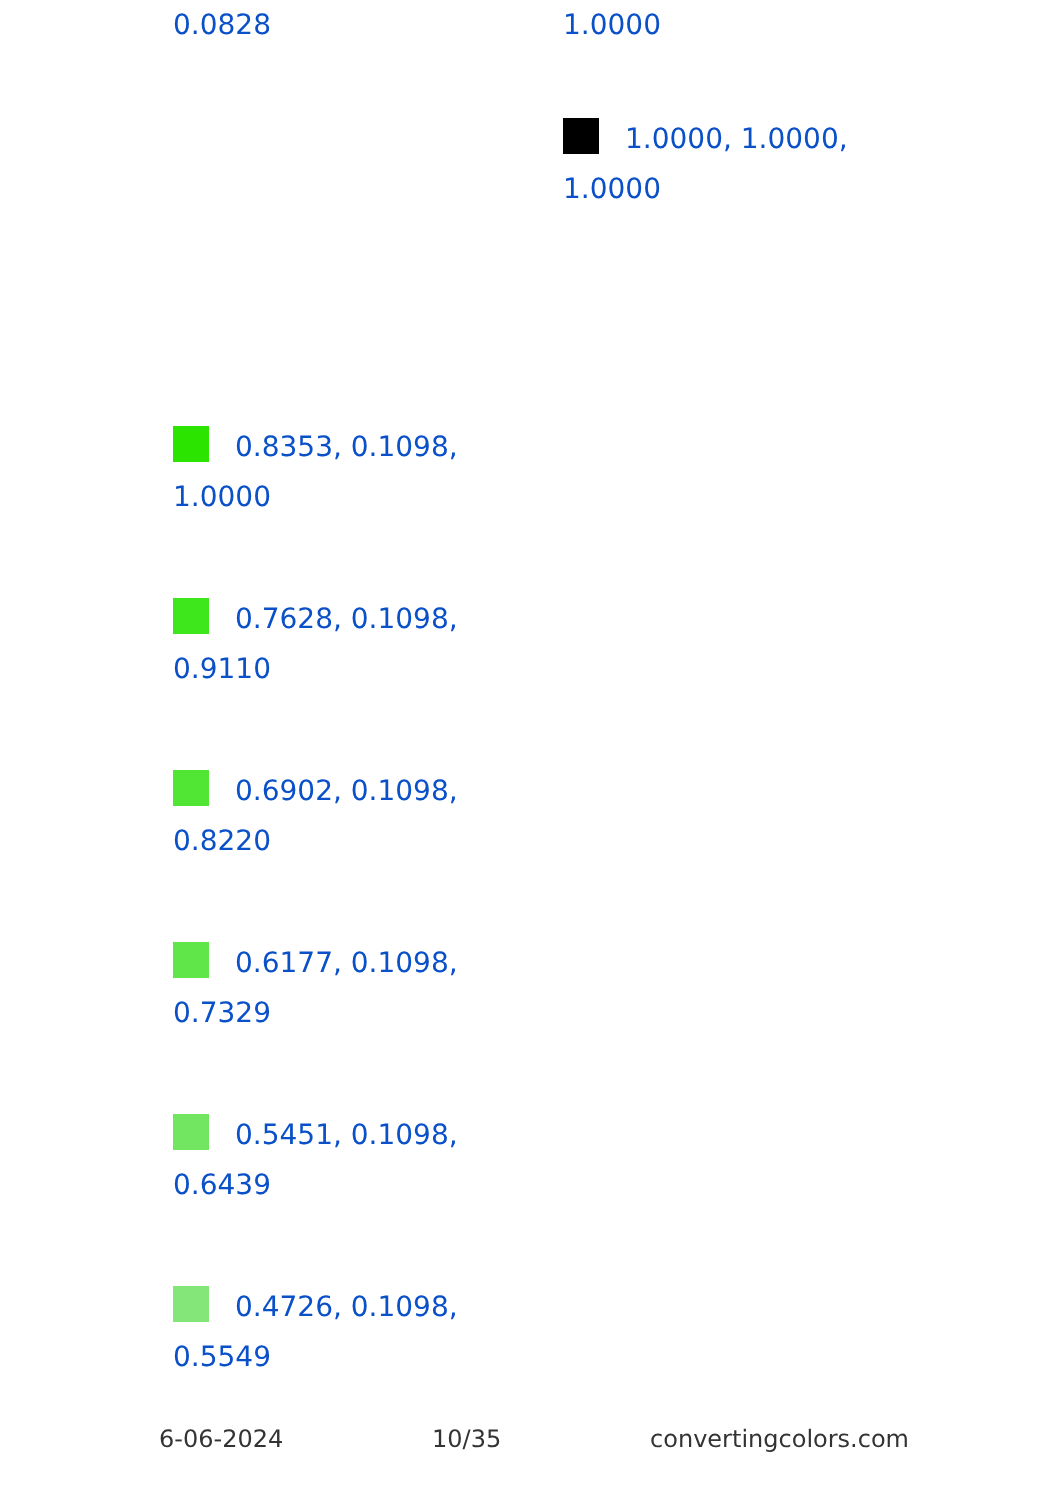0.0828
0.8353, 0.1098, 1.0000
0.7628, 0.1098, 0.9110
0.6902, 0.1098, 0.8220
0.6177, 0.1098, 0.7329
0.5451, 0.1098, 0.6439
0.4726, 0.1098, 0.5549
1.0000
1.0000, 1.0000, 1.0000
6-06-2024 10/35 convertingcolors.com